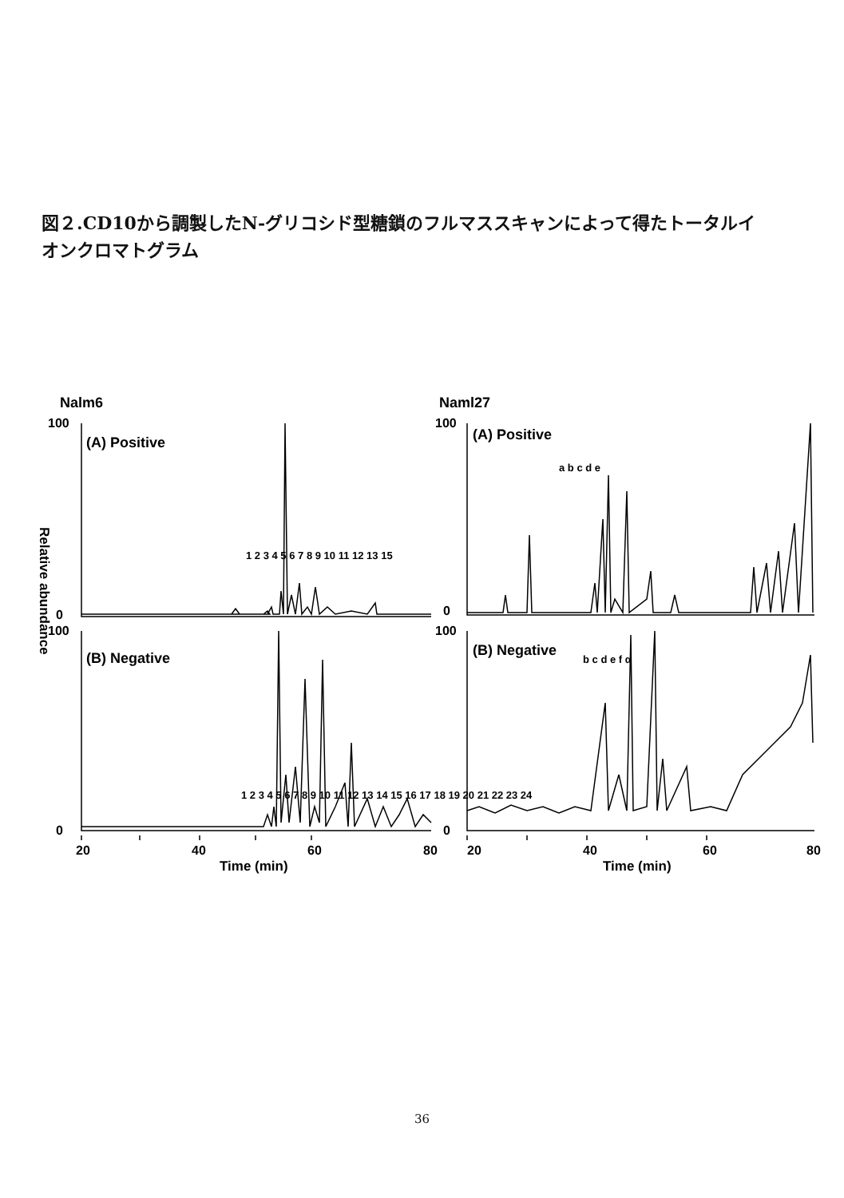図２.CD10から調製したN-グリコシド型糖鎖のフルマススキャンによって得たトータルイオンクロマトグラム
Nalm6
Naml27
100
0
100
0
(A) Positive
(B) Negative
100
0
100
0
(A) Positive
(B) Negative
1 2 3 4 5 6 7 8 9 10 11 12 13 15
1 2 3 4 5 6 7 8 9 10 11 12 13 14 15 16 17 18 19 20 21 22 23 24
a b c d e
b c d e f α
20
40
60
80
20
40
60
80
Time (min)
Time (min)
Relative abundance
36